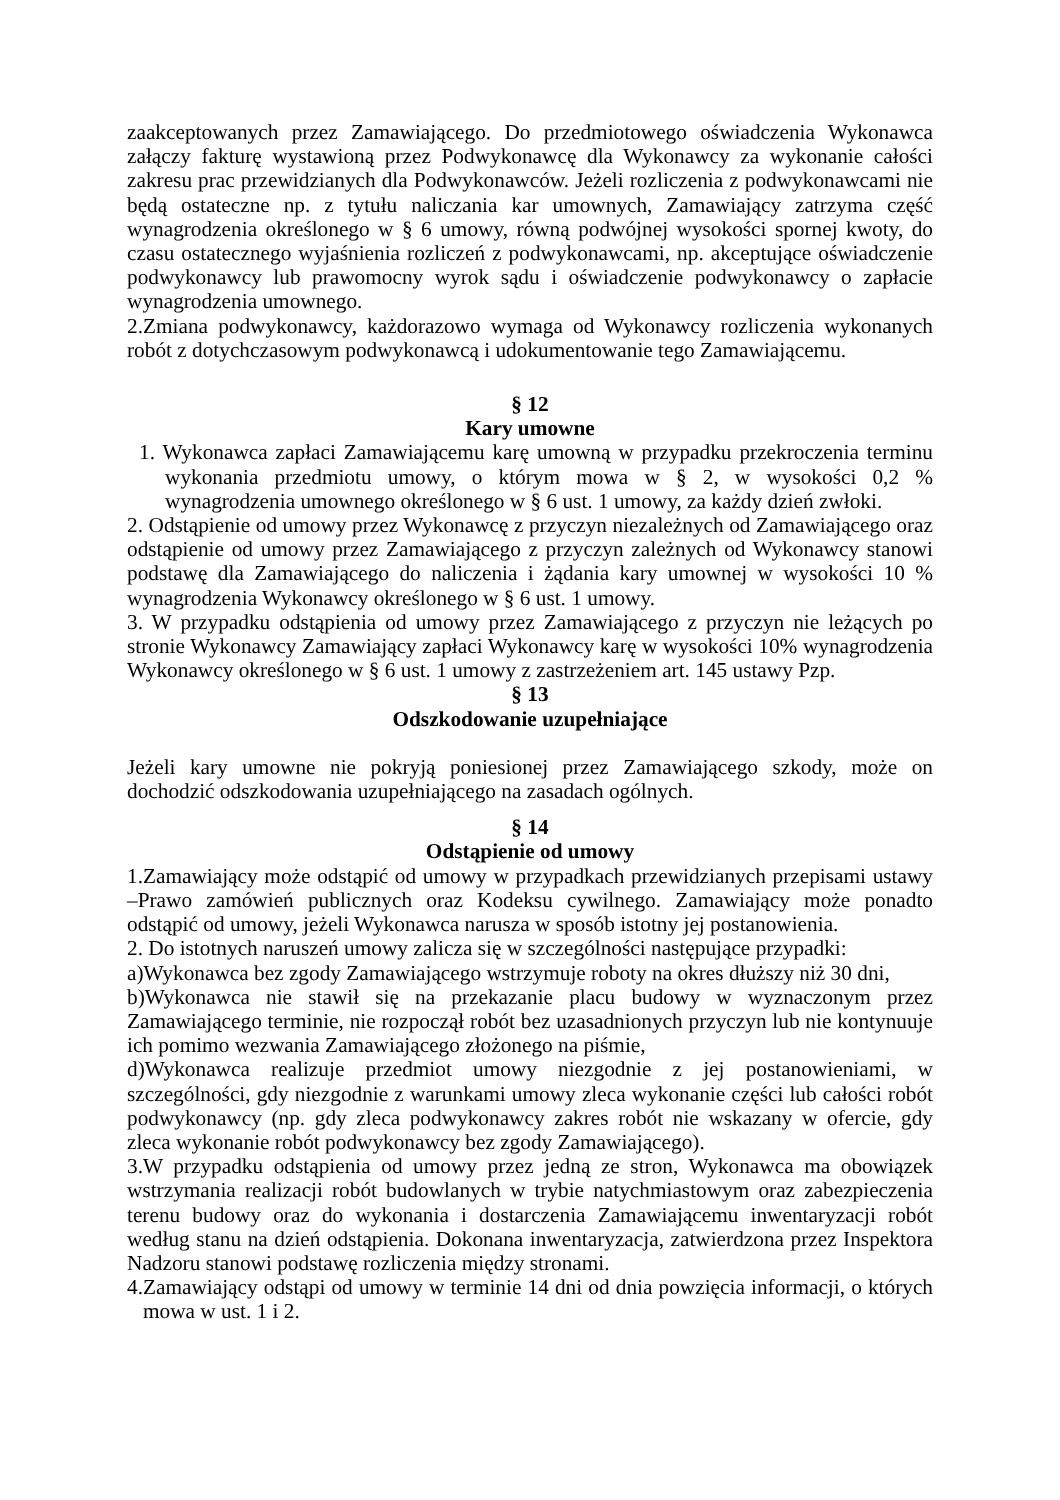zaakceptowanych przez Zamawiającego. Do przedmiotowego oświadczenia Wykonawca załączy fakturę wystawioną przez Podwykonawcę dla Wykonawcy za wykonanie całości zakresu prac przewidzianych dla Podwykonawców. Jeżeli rozliczenia z podwykonawcami nie będą ostateczne np. z tytułu naliczania kar umownych, Zamawiający zatrzyma część wynagrodzenia określonego w § 6 umowy, równą podwójnej wysokości spornej kwoty, do czasu ostatecznego wyjaśnienia rozliczeń z podwykonawcami, np. akceptujące oświadczenie podwykonawcy lub prawomocny wyrok sądu i oświadczenie podwykonawcy o zapłacie wynagrodzenia umownego.
2.Zmiana podwykonawcy, każdorazowo wymaga od Wykonawcy rozliczenia wykonanych robót z dotychczasowym podwykonawcą i udokumentowanie tego Zamawiającemu.
§ 12
Kary umowne
1. Wykonawca zapłaci Zamawiającemu karę umowną w przypadku przekroczenia terminu wykonania przedmiotu umowy, o którym mowa w § 2, w wysokości 0,2 % wynagrodzenia umownego określonego w § 6 ust. 1 umowy, za każdy dzień zwłoki.
2. Odstąpienie od umowy przez Wykonawcę z przyczyn niezależnych od Zamawiającego oraz odstąpienie od umowy przez Zamawiającego z przyczyn zależnych od Wykonawcy stanowi podstawę dla Zamawiającego do naliczenia i żądania kary umownej w wysokości 10 % wynagrodzenia Wykonawcy określonego w § 6 ust. 1 umowy.
3. W przypadku odstąpienia od umowy przez Zamawiającego z przyczyn nie leżących po stronie Wykonawcy Zamawiający zapłaci Wykonawcy karę w wysokości 10% wynagrodzenia Wykonawcy określonego w § 6 ust. 1 umowy z zastrzeżeniem art. 145 ustawy Pzp.
§ 13
Odszkodowanie uzupełniające
Jeżeli kary umowne nie pokryją poniesionej przez Zamawiającego szkody, może on dochodzić odszkodowania uzupełniającego na zasadach ogólnych.
§ 14
Odstąpienie od umowy
1.Zamawiający może odstąpić od umowy w przypadkach przewidzianych przepisami ustawy –Prawo zamówień publicznych oraz Kodeksu cywilnego. Zamawiający może ponadto odstąpić od umowy, jeżeli Wykonawca narusza w sposób istotny jej postanowienia.
2. Do istotnych naruszeń umowy zalicza się w szczególności następujące przypadki:
a)Wykonawca bez zgody Zamawiającego wstrzymuje roboty na okres dłuższy niż 30 dni,
b)Wykonawca nie stawił się na przekazanie placu budowy w wyznaczonym przez Zamawiającego terminie, nie rozpoczął robót bez uzasadnionych przyczyn lub nie kontynuuje ich pomimo wezwania Zamawiającego złożonego na piśmie,
d)Wykonawca realizuje przedmiot umowy niezgodnie z jej postanowieniami, w szczególności, gdy niezgodnie z warunkami umowy zleca wykonanie części lub całości robót podwykonawcy (np. gdy zleca podwykonawcy zakres robót nie wskazany w ofercie, gdy zleca wykonanie robót podwykonawcy bez zgody Zamawiającego).
3.W przypadku odstąpienia od umowy przez jedną ze stron, Wykonawca ma obowiązek wstrzymania realizacji robót budowlanych w trybie natychmiastowym oraz zabezpieczenia terenu budowy oraz do wykonania i dostarczenia Zamawiającemu inwentaryzacji robót według stanu na dzień odstąpienia. Dokonana inwentaryzacja, zatwierdzona przez Inspektora Nadzoru stanowi podstawę rozliczenia między stronami.
4.Zamawiający odstąpi od umowy w terminie 14 dni od dnia powzięcia informacji, o których mowa w ust. 1 i 2.